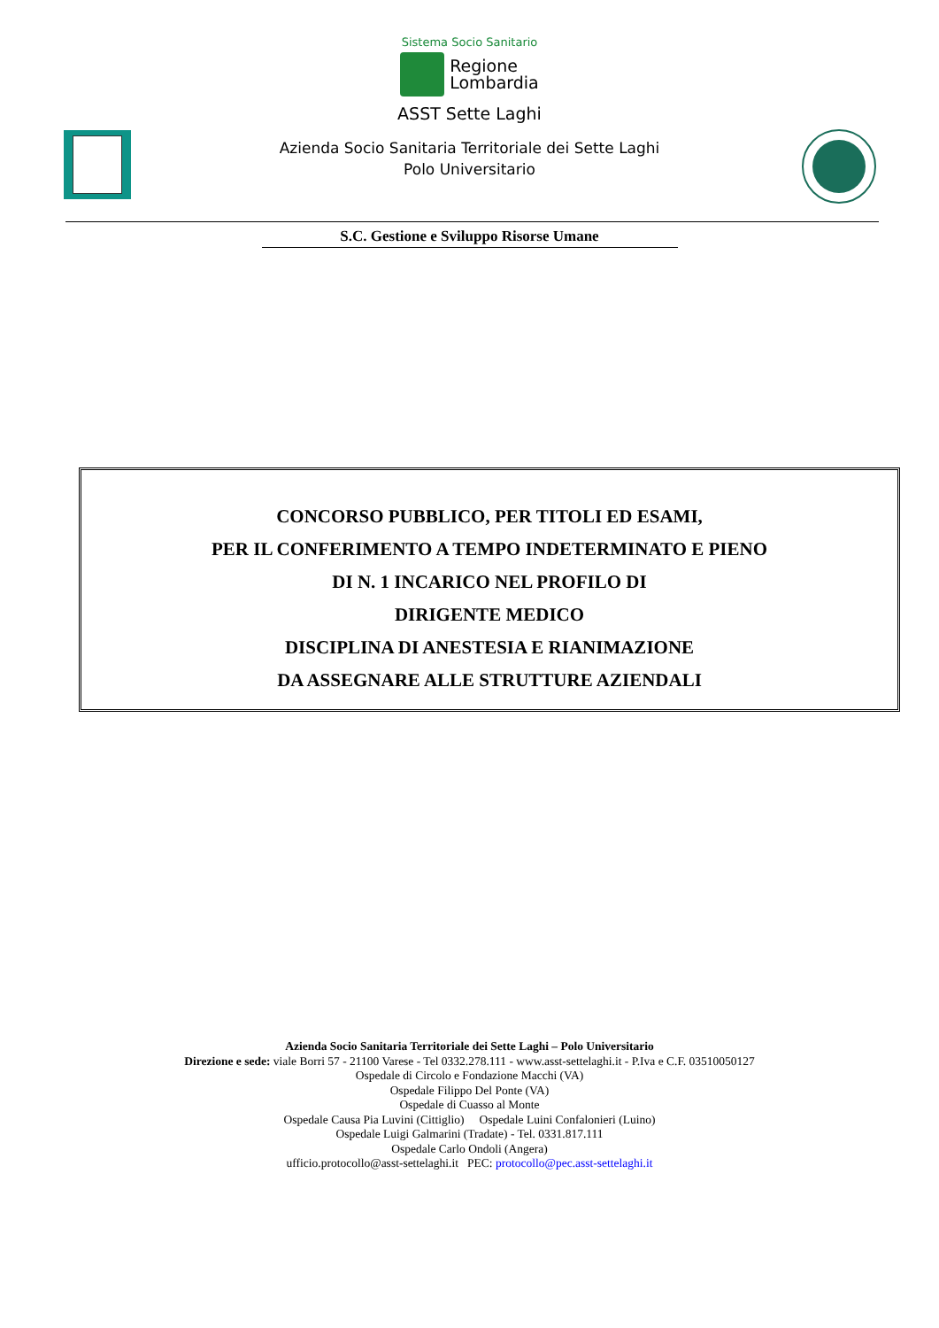Sistema Socio Sanitario
Regione
Lombardia
ASST Sette Laghi
Azienda Socio Sanitaria Territoriale dei Sette Laghi
Polo Universitario
S.C. Gestione e Sviluppo Risorse Umane
CONCORSO PUBBLICO, PER TITOLI ED ESAMI,
PER IL CONFERIMENTO A TEMPO INDETERMINATO E PIENO
DI N. 1 INCARICO NEL PROFILO DI
DIRIGENTE MEDICO
DISCIPLINA DI ANESTESIA E RIANIMAZIONE
DA ASSEGNARE ALLE STRUTTURE AZIENDALI
Azienda Socio Sanitaria Territoriale dei Sette Laghi – Polo Universitario
Direzione e sede: viale Borri 57 - 21100 Varese - Tel 0332.278.111 - www.asst-settelaghi.it - P.Iva e C.F. 03510050127
Ospedale di Circolo e Fondazione Macchi (VA)
Ospedale Filippo Del Ponte (VA)
Ospedale di Cuasso al Monte
Ospedale Causa Pia Luvini (Cittiglio) Ospedale Luini Confalonieri (Luino)
Ospedale Luigi Galmarini (Tradate) - Tel. 0331.817.111
Ospedale Carlo Ondoli (Angera)
ufficio.protocollo@asst-settelaghi.it PEC: protocollo@pec.asst-settelaghi.it